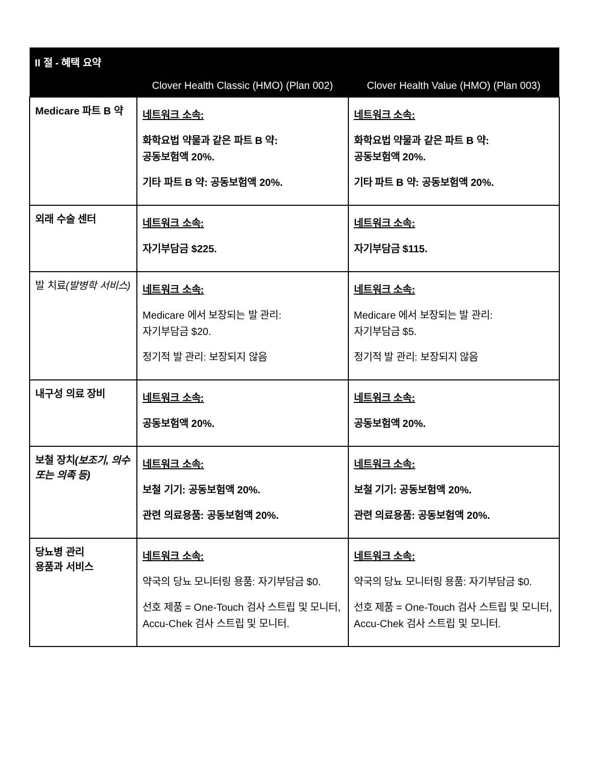| II 절 - 혜택 요약 | | |
| --- | --- | --- |
| | Clover Health Classic (HMO) (Plan 002) | Clover Health Value (HMO) (Plan 003) |
| Medicare 파트 B 약 | 네트워크 소속: 화학요법 약물과 같은 파트 B 약: 공동보험액 20%. 기타 파트 B 약: 공동보험액 20%. | 네트워크 소속: 화학요법 약물과 같은 파트 B 약: 공동보험액 20%. 기타 파트 B 약: 공동보험액 20%. |
| 외래 수술 센터 | 네트워크 소속: 자기부담금 $225. | 네트워크 소속: 자기부담금 $115. |
| 발 치료 (발병학 서비스) | 네트워크 소속: Medicare 에서 보장되는 발 관리: 자기부담금 $20. 정기적 발 관리: 보장되지 않음 | 네트워크 소속: Medicare 에서 보장되는 발 관리: 자기부담금 $5. 정기적 발 관리: 보장되지 않음 |
| 내구성 의료 장비 | 네트워크 소속: 공동보험액 20%. | 네트워크 소속: 공동보험액 20%. |
| 보철 장치 (보조기, 의수 또는 의족 등) | 네트워크 소속: 보철 기기: 공동보험액 20%. 관련 의료용품: 공동보험액 20%. | 네트워크 소속: 보철 기기: 공동보험액 20%. 관련 의료용품: 공동보험액 20%. |
| 당뇨병 관리 용품과 서비스 | 네트워크 소속: 약국의 당뇨 모니터링 용품: 자기부담금 $0. 선호 제품 = One-Touch 검사 스트립 및 모니터, Accu-Chek 검사 스트립 및 모니터. | 네트워크 소속: 약국의 당뇨 모니터링 용품: 자기부담금 $0. 선호 제품 = One-Touch 검사 스트립 및 모니터, Accu-Chek 검사 스트립 및 모니터. |